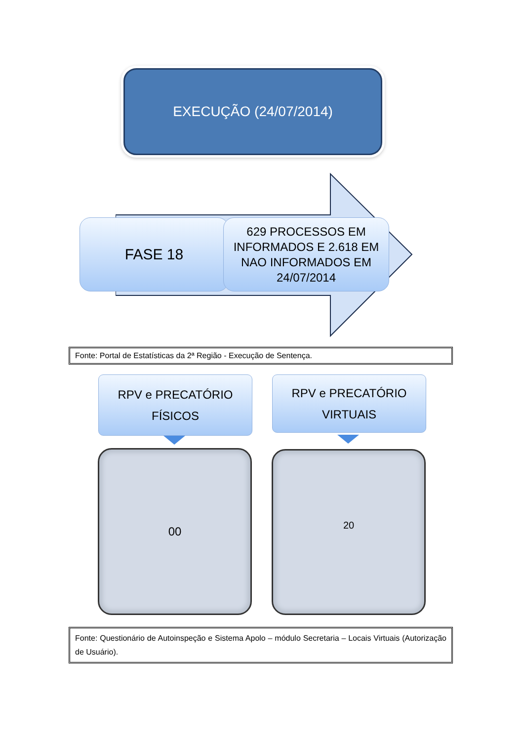EXECUÇÃO (24/07/2014)
FASE 18
629 PROCESSOS EM INFORMADOS E 2.618 EM NAO INFORMADOS EM 24/07/2014
Fonte: Portal de Estatísticas da 2ª Região - Execução de Sentença.
RPV e PRECATÓRIO
FÍSICOS
RPV e PRECATÓRIO
VIRTUAIS
00 20
Fonte: Questionário de Autoinspeção e Sistema Apolo – módulo Secretaria – Locais Virtuais (Autorização de Usuário).